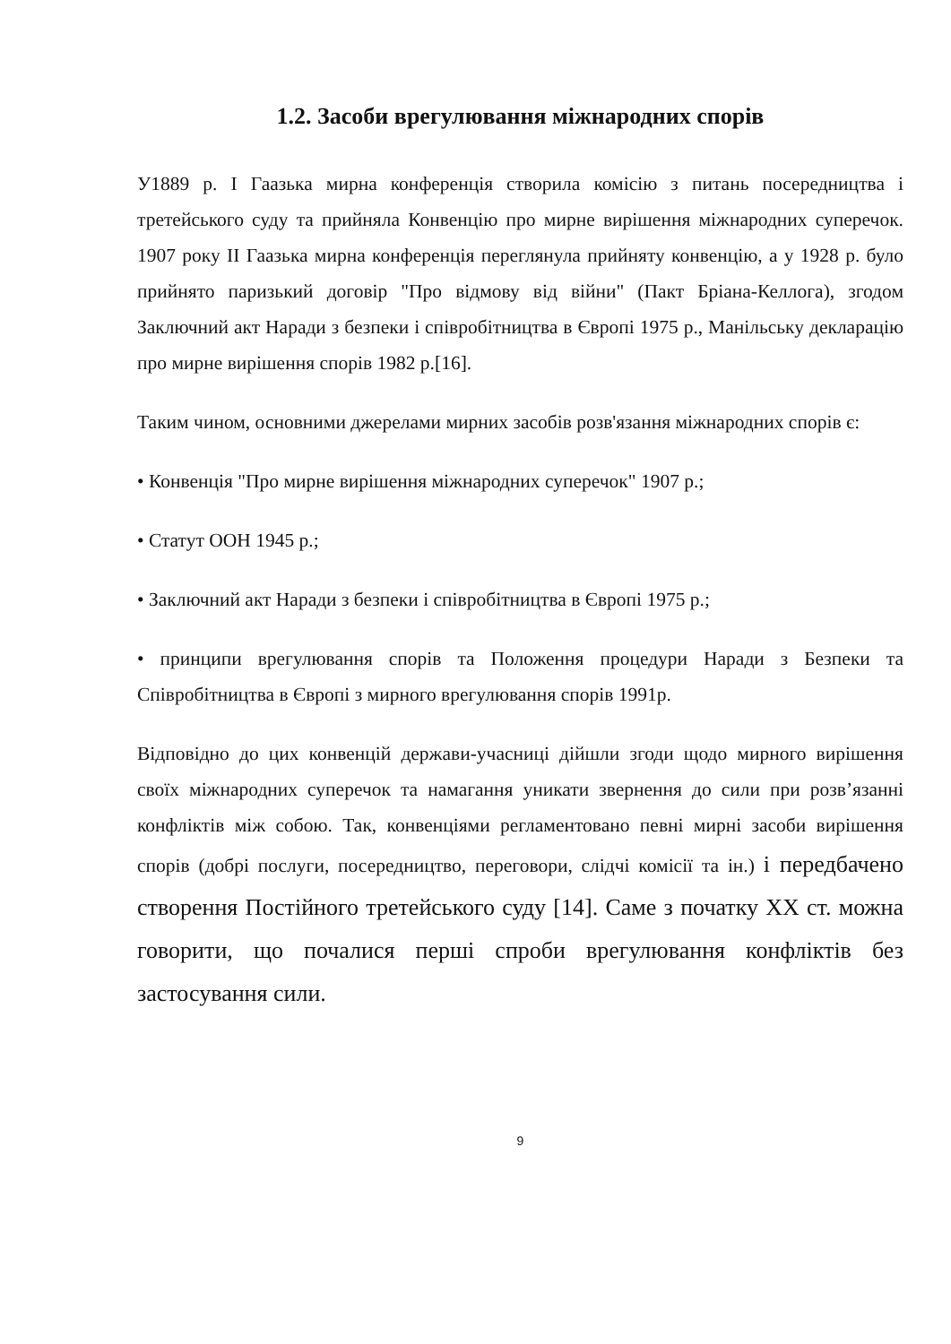1.2. Засоби врегулювання міжнародних спорів
У1889 р. І Гаазька мирна конференція створила комісію з питань посередництва і третейського суду та прийняла Конвенцію про мирне вирішення міжнародних суперечок. 1907 року ІІ Гаазька мирна конференція переглянула прийняту конвенцію, а у 1928 р. було прийнято паризький договір "Про відмову від війни" (Пакт Бріана-Келлога), згодом Заключний акт Наради з безпеки і співробітництва в Європі 1975 р., Манільську декларацію про мирне вирішення спорів 1982 р.[16].
Таким чином, основними джерелами мирних засобів розв'язання міжнародних спорів є:
• Конвенція "Про мирне вирішення міжнародних суперечок" 1907 р.;
• Статут ООН 1945 р.;
• Заключний акт Наради з безпеки і співробітництва в Європі 1975 р.;
• принципи врегулювання спорів та Положення процедури Наради з Безпеки та Співробітництва в Європі з мирного врегулювання спорів 1991р.
Відповідно до цих конвенцій держави-учасниці дійшли згоди щодо мирного вирішення своїх міжнародних суперечок та намагання уникати звернення до сили при розв’язанні конфліктів між собою. Так, конвенціями регламентовано певні мирні засоби вирішення спорів (добрі послуги, посередництво, переговори, слідчі комісії та ін.) і передбачено створення Постійного третейського суду [14]. Саме з початку ХХ ст. можна говорити, що почалися перші спроби врегулювання конфліктів без застосування сили.
9